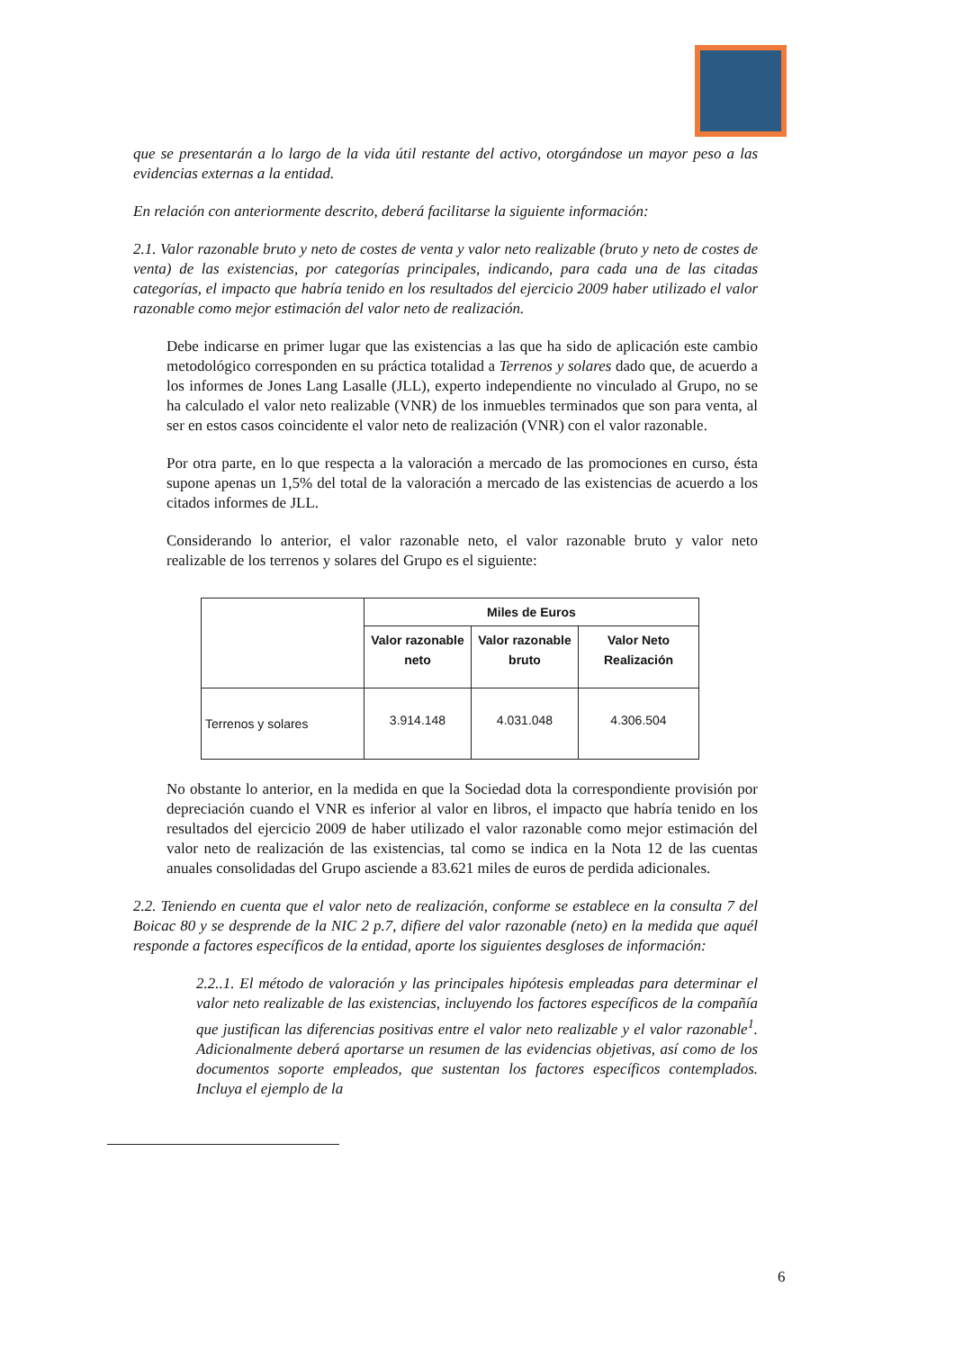que se presentarán a lo largo de la vida útil restante del activo, otorgándose un mayor peso a las evidencias externas a la entidad.
En relación con anteriormente descrito, deberá facilitarse la siguiente información:
2.1. Valor razonable bruto y neto de costes de venta y valor neto realizable (bruto y neto de costes de venta) de las existencias, por categorías principales, indicando, para cada una de las citadas categorías, el impacto que habría tenido en los resultados del ejercicio 2009 haber utilizado el valor razonable como mejor estimación del valor neto de realización.
Debe indicarse en primer lugar que las existencias a las que ha sido de aplicación este cambio metodológico corresponden en su práctica totalidad a Terrenos y solares dado que, de acuerdo a los informes de Jones Lang Lasalle (JLL), experto independiente no vinculado al Grupo, no se ha calculado el valor neto realizable (VNR) de los inmuebles terminados que son para venta, al ser en estos casos coincidente el valor neto de realización (VNR) con el valor razonable.
Por otra parte, en lo que respecta a la valoración a mercado de las promociones en curso, ésta supone apenas un 1,5% del total de la valoración a mercado de las existencias de acuerdo a los citados informes de JLL.
Considerando lo anterior, el valor razonable neto, el valor razonable bruto y valor neto realizable de los terrenos y solares del Grupo es el siguiente:
| | Miles de Euros | | |
| --- | --- | --- | --- |
| | Valor razonable neto | Valor razonable bruto | Valor Neto Realización |
| Terrenos y solares | 3.914.148 | 4.031.048 | 4.306.504 |
No obstante lo anterior, en la medida en que la Sociedad dota la correspondiente provisión por depreciación cuando el VNR es inferior al valor en libros, el impacto que habría tenido en los resultados del ejercicio 2009 de haber utilizado el valor razonable como mejor estimación del valor neto de realización de las existencias, tal como se indica en la Nota 12 de las cuentas anuales consolidadas del Grupo asciende a 83.621 miles de euros de perdida adicionales.
2.2. Teniendo en cuenta que el valor neto de realización, conforme se establece en la consulta 7 del Boicac 80 y se desprende de la NIC 2 p.7, difiere del valor razonable (neto) en la medida que aquél responde a factores específicos de la entidad, aporte los siguientes desgloses de información:
2.2..1. El método de valoración y las principales hipótesis empleadas para determinar el valor neto realizable de las existencias, incluyendo los factores específicos de la compañía que justifican las diferencias positivas entre el valor neto realizable y el valor razonable<sup>1</sup>. Adicionalmente deberá aportarse un resumen de las evidencias objetivas, así como de los documentos soporte empleados, que sustentan los factores específicos contemplados. Incluya el ejemplo de la
6